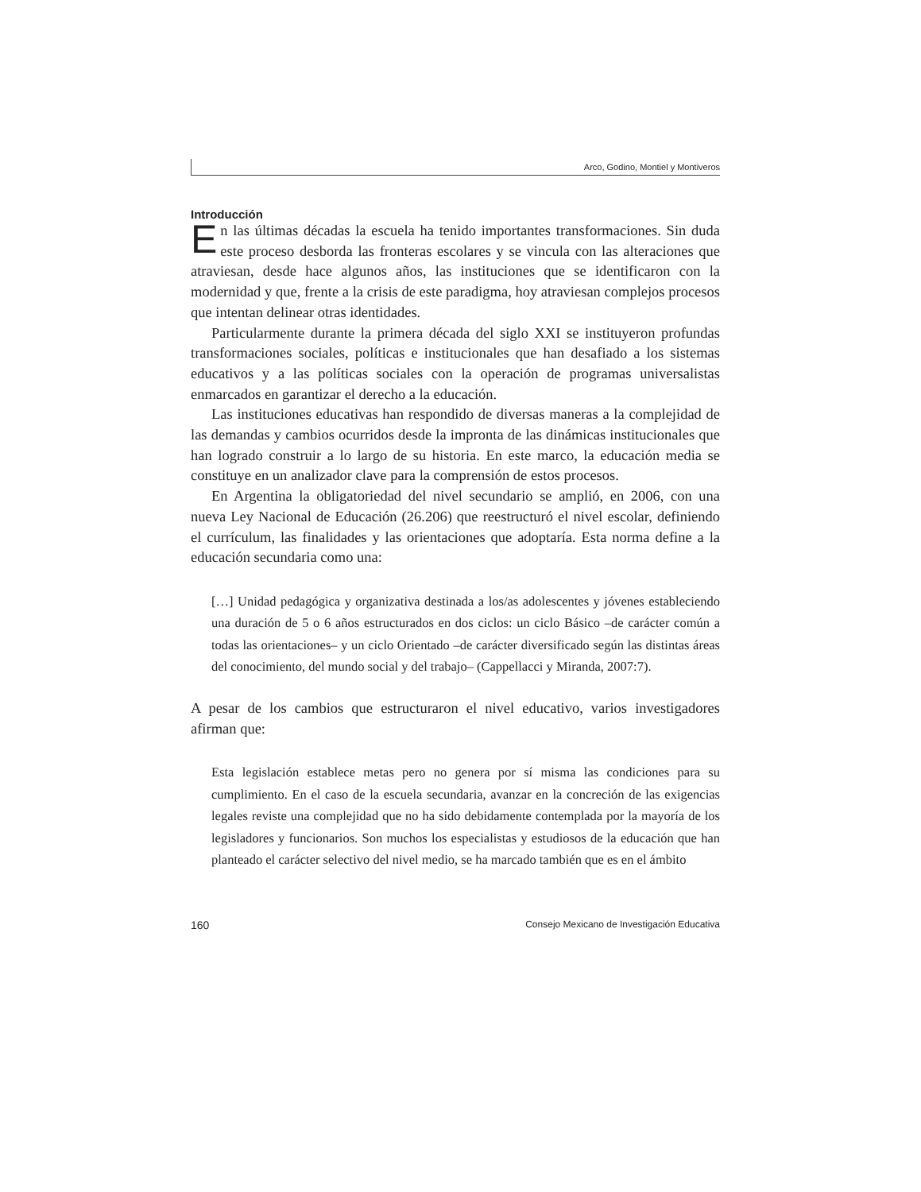Arco, Godino, Montiel y Montiveros
Introducción
En las últimas décadas la escuela ha tenido importantes transformaciones. Sin duda este proceso desborda las fronteras escolares y se vincula con las alteraciones que atraviesan, desde hace algunos años, las instituciones que se identificaron con la modernidad y que, frente a la crisis de este paradigma, hoy atraviesan complejos procesos que intentan delinear otras identidades.
Particularmente durante la primera década del siglo XXI se instituyeron profundas transformaciones sociales, políticas e institucionales que han desafiado a los sistemas educativos y a las políticas sociales con la operación de programas universalistas enmarcados en garantizar el derecho a la educación.
Las instituciones educativas han respondido de diversas maneras a la complejidad de las demandas y cambios ocurridos desde la impronta de las dinámicas institucionales que han logrado construir a lo largo de su historia. En este marco, la educación media se constituye en un analizador clave para la comprensión de estos procesos.
En Argentina la obligatoriedad del nivel secundario se amplió, en 2006, con una nueva Ley Nacional de Educación (26.206) que reestructuró el nivel escolar, definiendo el currículum, las finalidades y las orientaciones que adoptaría. Esta norma define a la educación secundaria como una:
[…] Unidad pedagógica y organizativa destinada a los/as adolescentes y jóvenes estableciendo una duración de 5 o 6 años estructurados en dos ciclos: un ciclo Básico –de carácter común a todas las orientaciones– y un ciclo Orientado –de carácter diversificado según las distintas áreas del conocimiento, del mundo social y del trabajo– (Cappellacci y Miranda, 2007:7).
A pesar de los cambios que estructuraron el nivel educativo, varios investigadores afirman que:
Esta legislación establece metas pero no genera por sí misma las condiciones para su cumplimiento. En el caso de la escuela secundaria, avanzar en la concreción de las exigencias legales reviste una complejidad que no ha sido debidamente contemplada por la mayoría de los legisladores y funcionarios. Son muchos los especialistas y estudiosos de la educación que han planteado el carácter selectivo del nivel medio, se ha marcado también que es en el ámbito
160 Consejo Mexicano de Investigación Educativa